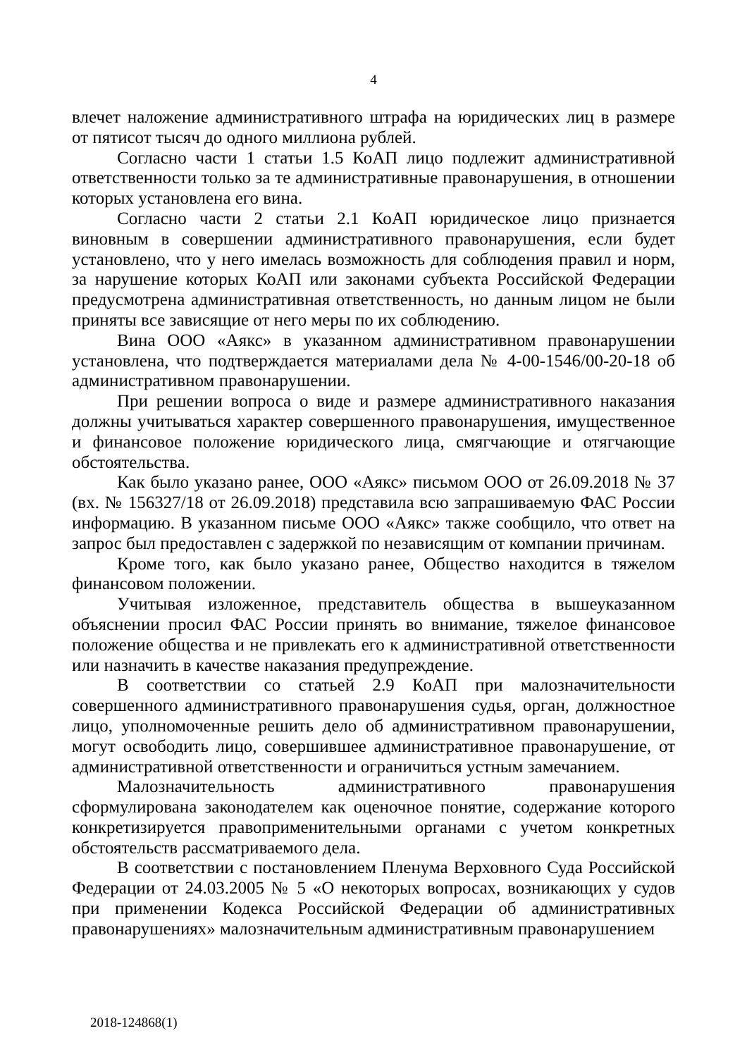4
влечет наложение административного штрафа на юридических лиц в размере от пятисот тысяч до одного миллиона рублей.
Согласно части 1 статьи 1.5 КоАП лицо подлежит административной ответственности только за те административные правонарушения, в отношении которых установлена его вина.
Согласно части 2 статьи 2.1 КоАП юридическое лицо признается виновным в совершении административного правонарушения, если будет установлено, что у него имелась возможность для соблюдения правил и норм, за нарушение которых КоАП или законами субъекта Российской Федерации предусмотрена административная ответственность, но данным лицом не были приняты все зависящие от него меры по их соблюдению.
Вина ООО «Аякс» в указанном административном правонарушении установлена, что подтверждается материалами дела № 4-00-1546/00-20-18 об административном правонарушении.
При решении вопроса о виде и размере административного наказания должны учитываться характер совершенного правонарушения, имущественное и финансовое положение юридического лица, смягчающие и отягчающие обстоятельства.
Как было указано ранее, ООО «Аякс» письмом ООО от 26.09.2018 № 37 (вх. № 156327/18 от 26.09.2018) представила всю запрашиваемую ФАС России информацию. В указанном письме ООО «Аякс» также сообщило, что ответ на запрос был предоставлен с задержкой по независящим от компании причинам.
Кроме того, как было указано ранее, Общество находится в тяжелом финансовом положении.
Учитывая изложенное, представитель общества в вышеуказанном объяснении просил ФАС России принять во внимание, тяжелое финансовое положение общества и не привлекать его к административной ответственности или назначить в качестве наказания предупреждение.
В соответствии со статьей 2.9 КоАП при малозначительности совершенного административного правонарушения судья, орган, должностное лицо, уполномоченные решить дело об административном правонарушении, могут освободить лицо, совершившее административное правонарушение, от административной ответственности и ограничиться устным замечанием.
Малозначительность административного правонарушения сформулирована законодателем как оценочное понятие, содержание которого конкретизируется правоприменительными органами с учетом конкретных обстоятельств рассматриваемого дела.
В соответствии с постановлением Пленума Верховного Суда Российской Федерации от 24.03.2005 № 5 «О некоторых вопросах, возникающих у судов при применении Кодекса Российской Федерации об административных правонарушениях» малозначительным административным правонарушением
2018-124868(1)